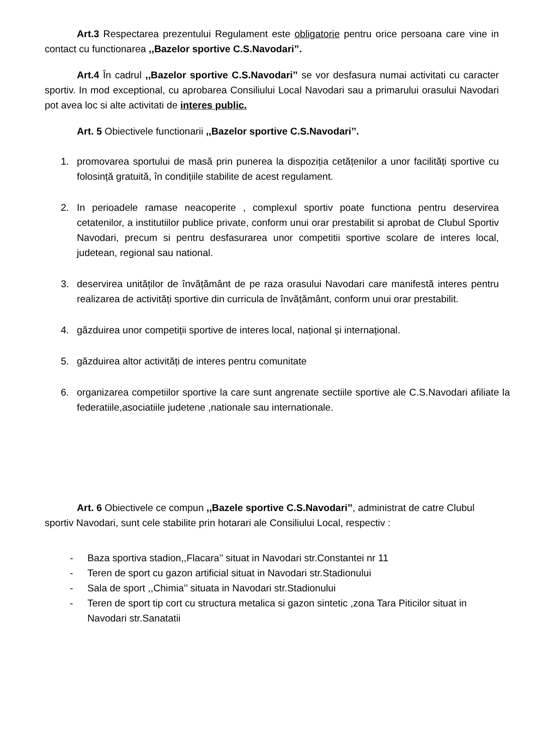Art.3 Respectarea prezentului Regulament este obligatorie pentru orice persoana care vine in contact cu functionarea ,,Bazelor sportive C.S.Navodari’’.
Art.4 În cadrul ,,Bazelor sportive C.S.Navodari’’ se vor desfasura numai activitati cu caracter sportiv. In mod exceptional, cu aprobarea Consiliului Local Navodari sau a primarului orasului Navodari pot avea loc si alte activitati de interes public.
Art. 5 Obiectivele functionarii ,,Bazelor sportive C.S.Navodari’’.
1. promovarea sportului de masă prin punerea la dispoziția cetățenilor a unor facilități sportive cu folosință gratuită, în condițiile stabilite de acest regulament.
2. In perioadele ramase neacoperite , complexul sportiv poate functiona pentru deservirea cetatenilor, a institutiilor publice private, conform unui orar prestabilit si aprobat de Clubul Sportiv Navodari, precum si pentru desfasurarea unor competitii sportive scolare de interes local, judetean, regional sau national.
3. deservirea unităților de învățământ de pe raza orasului Navodari care manifestă interes pentru realizarea de activități sportive din curricula de învățământ, conform unui orar prestabilit.
4. găzduirea unor competiții sportive de interes local, național și internațional.
5. găzduirea altor activități de interes pentru comunitate
6. organizarea competiilor sportive la care sunt angrenate sectiile sportive ale C.S.Navodari afiliate la federatiile,asociatiile judetene ,nationale sau internationale.
Art. 6 Obiectivele ce compun ,,Bazele sportive C.S.Navodari’’, administrat de catre Clubul sportiv Navodari, sunt cele stabilite prin hotarari ale Consiliului Local, respectiv :
- Baza sportiva stadion,,Flacara’’ situat in Navodari str.Constantei nr 11
- Teren de sport cu gazon artificial situat in Navodari str.Stadionului
- Sala de sport ,,Chimia’’ situata in Navodari str.Stadionului
- Teren de sport tip cort cu structura metalica si gazon sintetic ,zona Tara Piticilor situat in Navodari str.Sanatatii